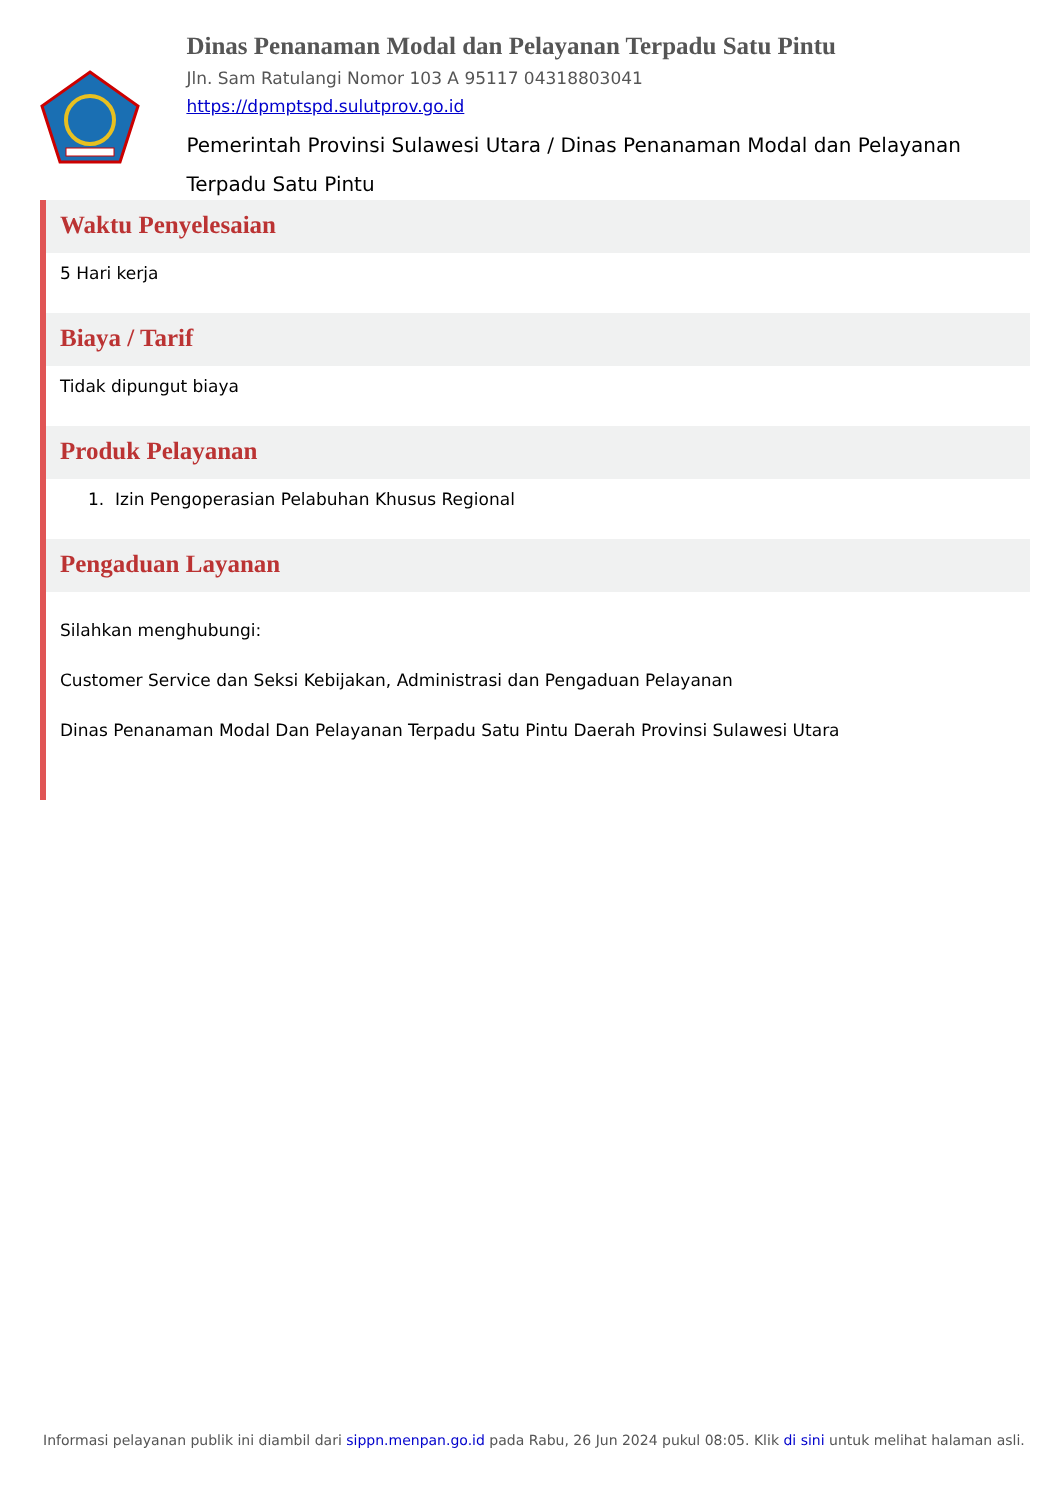Dinas Penanaman Modal dan Pelayanan Terpadu Satu Pintu
Jln. Sam Ratulangi Nomor 103 A 95117 04318803041
https://dpmptspd.sulutprov.go.id
Pemerintah Provinsi Sulawesi Utara / Dinas Penanaman Modal dan Pelayanan Terpadu Satu Pintu
Waktu Penyelesaian
5 Hari kerja
Biaya / Tarif
Tidak dipungut biaya
Produk Pelayanan
1. Izin Pengoperasian Pelabuhan Khusus Regional
Pengaduan Layanan
Silahkan menghubungi:
Customer Service dan Seksi Kebijakan, Administrasi dan Pengaduan Pelayanan
Dinas Penanaman Modal Dan Pelayanan Terpadu Satu Pintu Daerah Provinsi Sulawesi Utara
Informasi pelayanan publik ini diambil dari sippn.menpan.go.id pada Rabu, 26 Jun 2024 pukul 08:05. Klik di sini untuk melihat halaman asli.